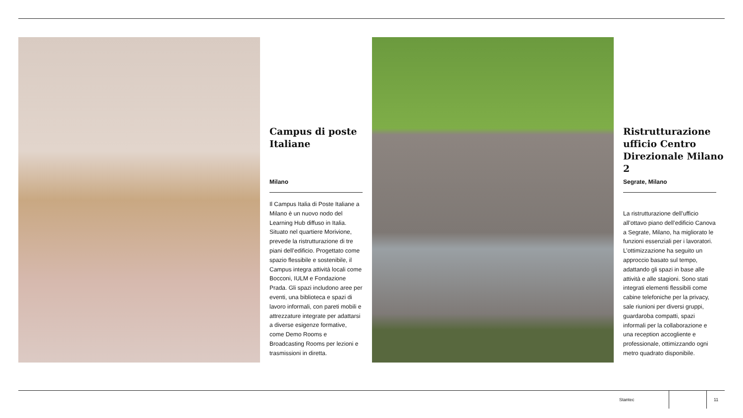Campus di poste Italiane
Milano
Il Campus Italia di Poste Italiane a Milano è un nuovo nodo del Learning Hub diffuso in Italia. Situato nel quartiere Morivione, prevede la ristrutturazione di tre piani dell’edificio. Progettato come spazio flessibile e sostenibile, il Campus integra attività locali come Bocconi, IULM e Fondazione Prada. Gli spazi includono aree per eventi, una biblioteca e spazi di lavoro informali, con pareti mobili e attrezzature integrate per adattarsi a diverse esigenze formative, come Demo Rooms e Broadcasting Rooms per lezioni e trasmissioni in diretta.
Ristrutturazione ufficio Centro Direzionale Milano 2
Segrate, Milano
La ristrutturazione dell’ufficio all’ottavo piano dell’edificio Canova a Segrate, Milano, ha migliorato le funzioni essenziali per i lavoratori. L’ottimizzazione ha seguito un approccio basato sul tempo, adattando gli spazi in base alle attività e alle stagioni. Sono stati integrati elementi flessibili come cabine telefoniche per la privacy, sale riunioni per diversi gruppi, guardaroba compatti, spazi informali per la collaborazione e una reception accogliente e professionale, ottimizzando ogni metro quadrato disponibile.
Stantec 11